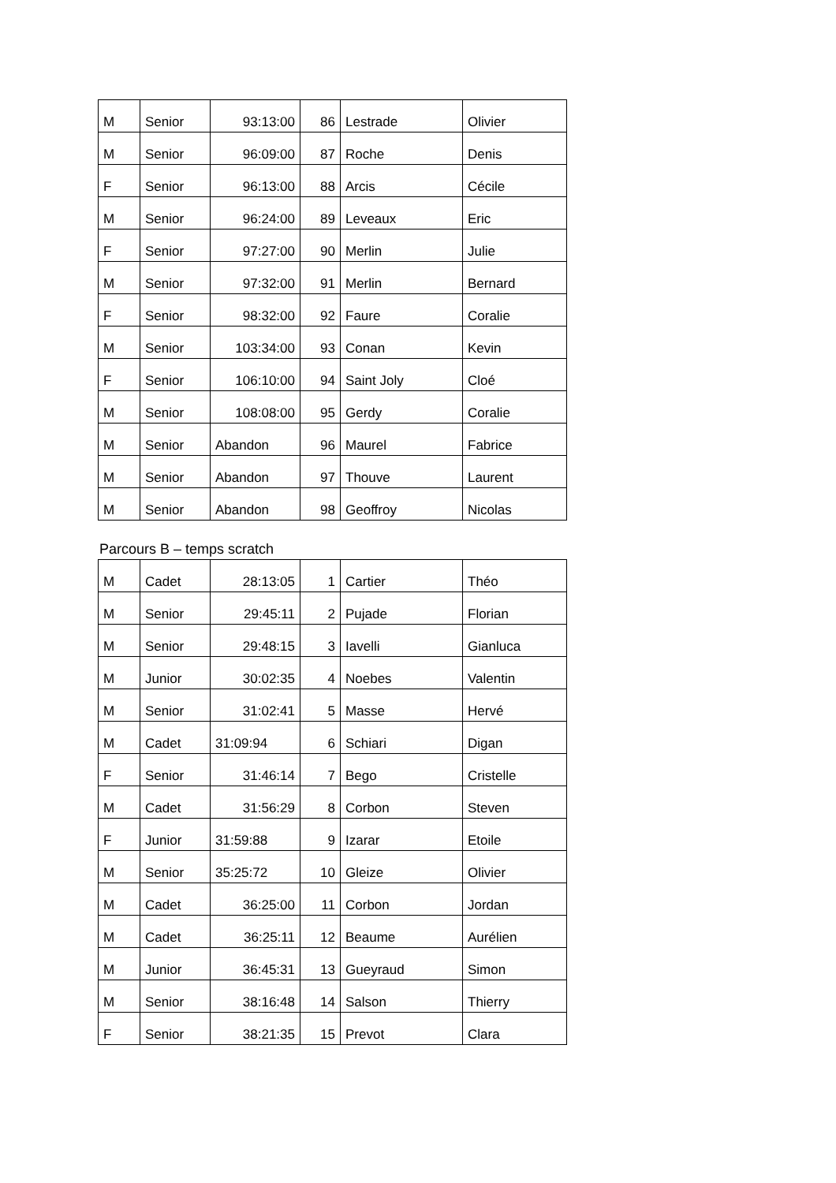| M | Senior | 93:13:00 | 86 | Lestrade | Olivier |
| M | Senior | 96:09:00 | 87 | Roche | Denis |
| F | Senior | 96:13:00 | 88 | Arcis | Cécile |
| M | Senior | 96:24:00 | 89 | Leveaux | Eric |
| F | Senior | 97:27:00 | 90 | Merlin | Julie |
| M | Senior | 97:32:00 | 91 | Merlin | Bernard |
| F | Senior | 98:32:00 | 92 | Faure | Coralie |
| M | Senior | 103:34:00 | 93 | Conan | Kevin |
| F | Senior | 106:10:00 | 94 | Saint Joly | Cloé |
| M | Senior | 108:08:00 | 95 | Gerdy | Coralie |
| M | Senior | Abandon | 96 | Maurel | Fabrice |
| M | Senior | Abandon | 97 | Thouve | Laurent |
| M | Senior | Abandon | 98 | Geoffroy | Nicolas |
Parcours B – temps scratch
| M | Cadet | 28:13:05 | 1 | Cartier | Théo |
| M | Senior | 29:45:11 | 2 | Pujade | Florian |
| M | Senior | 29:48:15 | 3 | Iavelli | Gianluca |
| M | Junior | 30:02:35 | 4 | Noebes | Valentin |
| M | Senior | 31:02:41 | 5 | Masse | Hervé |
| M | Cadet | 31:09:94 | 6 | Schiari | Digan |
| F | Senior | 31:46:14 | 7 | Bego | Cristelle |
| M | Cadet | 31:56:29 | 8 | Corbon | Steven |
| F | Junior | 31:59:88 | 9 | Izarar | Etoile |
| M | Senior | 35:25:72 | 10 | Gleize | Olivier |
| M | Cadet | 36:25:00 | 11 | Corbon | Jordan |
| M | Cadet | 36:25:11 | 12 | Beaume | Aurélien |
| M | Junior | 36:45:31 | 13 | Gueyraud | Simon |
| M | Senior | 38:16:48 | 14 | Salson | Thierry |
| F | Senior | 38:21:35 | 15 | Prevot | Clara |